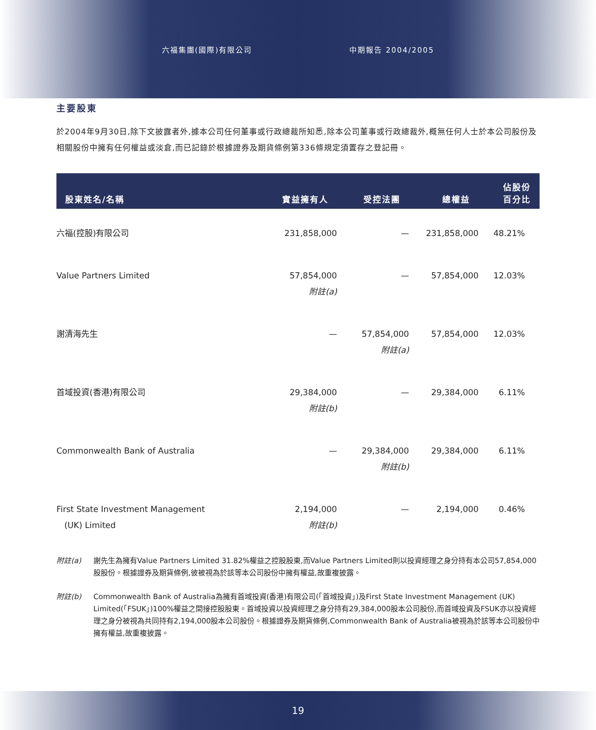六福集團(國際)有限公司 中期報告 2004/2005
主要股東
於2004年9月30日,除下文披露者外,據本公司任何董事或行政總裁所知悉,除本公司董事或行政總裁外,概無任何人士於本公司股份及相關股份中擁有任何權益或淡倉,而已記錄於根據證券及期貨條例第336條規定須置存之登記冊。
| 股東姓名/名稱 | 實益擁有人 | 受控法團 | 總權益 | 佔股份 百分比 |
| --- | --- | --- | --- | --- |
| 六福(控股)有限公司 | 231,858,000 | — | 231,858,000 | 48.21% |
| Value Partners Limited | 57,854,000 附註(a) | — | 57,854,000 | 12.03% |
| 謝清海先生 | — | 57,854,000 附註(a) | 57,854,000 | 12.03% |
| 首域投資(香港)有限公司 | 29,384,000 附註(b) | — | 29,384,000 | 6.11% |
| Commonwealth Bank of Australia | — | 29,384,000 附註(b) | 29,384,000 | 6.11% |
| First State Investment Management (UK) Limited | 2,194,000 附註(b) | — | 2,194,000 | 0.46% |
附註(a) 謝先生為擁有Value Partners Limited 31.82%權益之控股股東,而Value Partners Limited則以投資經理之身分持有本公司57,854,000股股份。根據證券及期貨條例,彼被視為於該等本公司股份中擁有權益,故重複披露。
附註(b) Commonwealth Bank of Australia為擁有首域投資(香港)有限公司(「首域投資」)及First State Investment Management (UK) Limited(「FSUK」)100%權益之間接控股股東。首域投資以投資經理之身分持有29,384,000股本公司股份,而首域投資及FSUK亦以投資經理之身分被視為共同持有2,194,000股本公司股份。根據證券及期貨條例,Commonwealth Bank of Australia被視為於該等本公司股份中擁有權益,故重複披露。
19